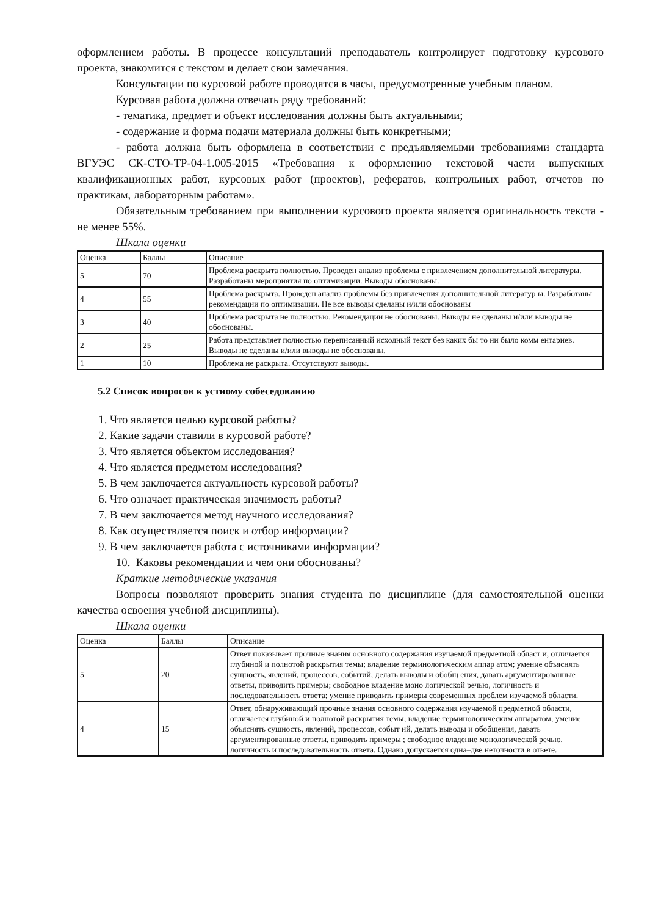оформлением работы. В процессе консультаций преподаватель контролирует подготовку курсового проекта, знакомится с текстом и делает свои замечания.
Консультации по курсовой работе проводятся в часы, предусмотренные учебным планом.
Курсовая работа должна отвечать ряду требований:
- тематика, предмет и объект исследования должны быть актуальными;
- содержание и форма подачи материала должны быть конкретными;
- работа должна быть оформлена в соответствии с предъявляемыми требованиями стандарта ВГУЭС СК-СТО-ТР-04-1.005-2015 «Требования к оформлению текстовой части выпускных квалификационных работ, курсовых работ (проектов), рефератов, контрольных работ, отчетов по практикам, лабораторным работам».
Обязательным требованием при выполнении курсового проекта является оригинальность текста - не менее 55%.
Шкала оценки
| Оценка | Баллы | Описание |
| 5 | 70 | Проблема раскрыта полностью. Проведен анализ проблемы с привлечением дополнительной литературы. Разработаны мероприятия по оптимизации. Выводы обоснованы. |
| 4 | 55 | Проблема раскрыта. Проведен анализ проблемы без привлечения дополнительной литератур ы. Разработаны рекомендации по оптимизации. Не все выводы сделаны и/или обоснованы |
| 3 | 40 | Проблема раскрыта не полностью. Рекомендации не обоснованы. Выводы не сделаны и/или выводы не обоснованы. |
| 2 | 25 | Работа представляет полностью переписанный исходный текст без каких бы то ни было комм ентариев. Выводы не сделаны и/или выводы не обоснованы. |
| 1 | 10 | Проблема не раскрыта. Отсутствуют выводы. |
5.2 Список вопросов к устному собеседованию
1. Что является целью курсовой работы?
2. Какие задачи ставили в курсовой работе?
3. Что является объектом исследования?
4. Что является предметом исследования?
5. В чем заключается актуальность курсовой работы?
6. Что означает практическая значимость работы?
7. В чем заключается метод научного исследования?
8. Как осуществляется поиск и отбор информации?
9. В чем заключается работа с источниками информации?
10. Каковы рекомендации и чем они обоснованы?
Краткие методические указания
Вопросы позволяют проверить знания студента по дисциплине (для самостоятельной оценки качества освоения учебной дисциплины).
Шкала оценки
| Оценка | Баллы | Описание |
| 5 | 20 | Ответ показывает прочные знания основного содержания изучаемой предметной област и, отличается глубиной и полнотой раскрытия темы; владение терминологическим аппар атом; умение объяснять сущность, явлений, процессов, событий, делать выводы и обобщ ения, давать аргументированные ответы, приводить примеры; свободное владение моно логической речью, логичность и последовательность ответа; умение приводить примеры современных проблем изучаемой области. |
| 4 | 15 | Ответ, обнаруживающий прочные знания основного содержания изучаемой предметной области, отличается глубиной и полнотой раскрытия темы; владение терминологическим аппаратом; умение объяснять сущность, явлений, процессов, событ ий, делать выводы и обобщения, давать аргументированные ответы, приводить примеры ; свободное владение монологической речью, логичность и последовательность ответа. Однако допускается одна–две неточности в ответе. |